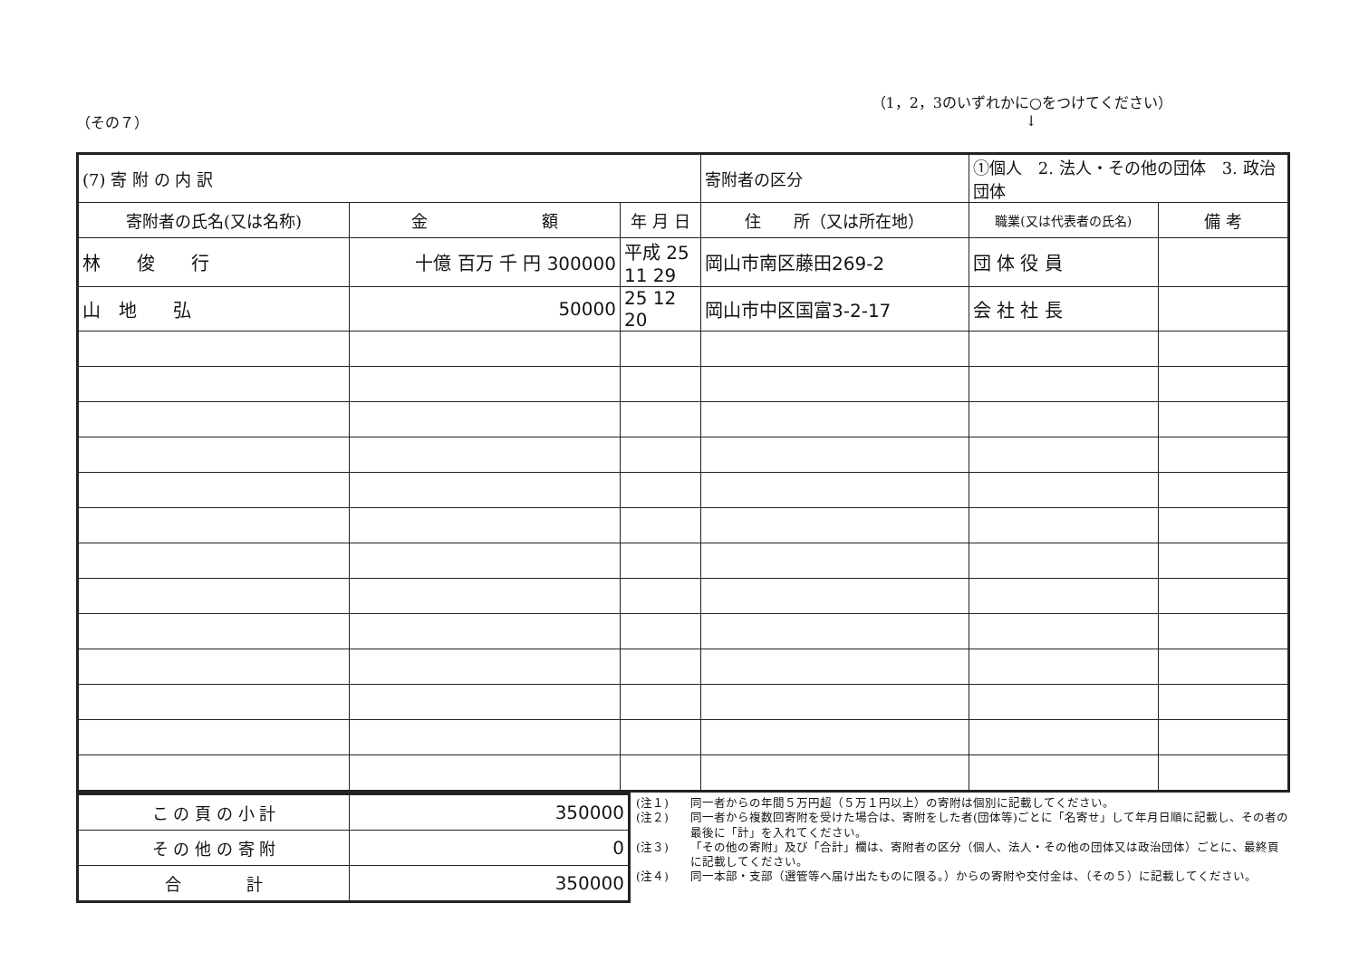（その７）
（1，2，3のいずれかに○をつけてください）
↓
| (7) 寄 附 の 内 訳 | | | 寄附者の区分 | ①個人 2. 法人・その他の団体 3. 政治団体 | | |
| 寄附者の氏名(又は名称) | 金 額 | 年 月 日 | 住 所（又は所在地） | | 職業(又は代表者の氏名) | 備 考 |
| 林 俊 行 | 十億 百万 千 円 300000 | 平成 25 11 29 | 岡山市南区藤田269-2 | | 団 体 役 員 | |
| 山 地 弘 | 50000 | 25 12 20 | 岡山市中区国富3-2-17 | | 会 社 社 長 | |
| こ の 頁 の 小 計 | 350000 |
| そ の 他 の 寄 附 | 0 |
| 合 計 | 350000 |
(注１) 同一者からの年間５万円超（５万１円以上）の寄附は個別に記載してください。
(注２) 同一者から複数回寄附を受けた場合は、寄附をした者(団体等)ごとに「名寄せ」して年月日順に記載し、その者の最後に「計」を入れてください。
(注３) 「その他の寄附」及び「合計」欄は、寄附者の区分（個人、法人・その他の団体又は政治団体）ごとに、最終頁に記載してください。
(注４) 同一本部・支部（選管等へ届け出たものに限る。）からの寄附や交付金は、（その５）に記載してください。